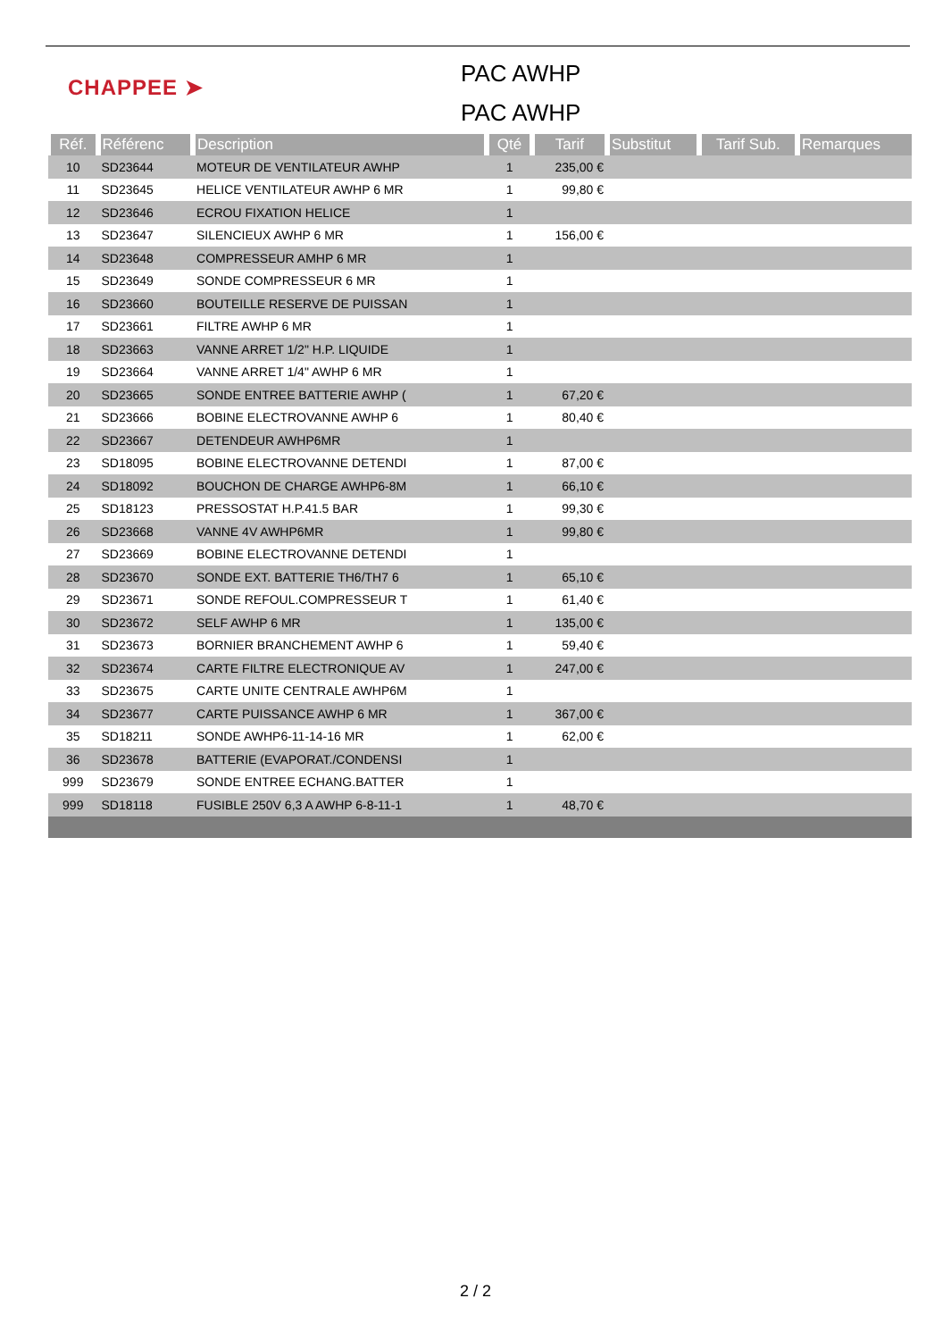CHAPPEE ➤
PAC AWHP
PAC AWHP
| Réf. | Référenc | Description | Qté | Tarif | Substitut | Tarif Sub. | Remarques |
| --- | --- | --- | --- | --- | --- | --- | --- |
| 10 | SD23644 | MOTEUR DE VENTILATEUR AWHP | 1 | 235,00 € | | | |
| 11 | SD23645 | HELICE VENTILATEUR AWHP 6 MR | 1 | 99,80 € | | | |
| 12 | SD23646 | ECROU FIXATION HELICE | 1 | | | | |
| 13 | SD23647 | SILENCIEUX AWHP 6 MR | 1 | 156,00 € | | | |
| 14 | SD23648 | COMPRESSEUR AMHP 6 MR | 1 | | | | |
| 15 | SD23649 | SONDE COMPRESSEUR 6 MR | 1 | | | | |
| 16 | SD23660 | BOUTEILLE RESERVE DE PUISSAN | 1 | | | | |
| 17 | SD23661 | FILTRE AWHP 6 MR | 1 | | | | |
| 18 | SD23663 | VANNE ARRET 1/2" H.P. LIQUIDE | 1 | | | | |
| 19 | SD23664 | VANNE ARRET 1/4" AWHP 6 MR | 1 | | | | |
| 20 | SD23665 | SONDE ENTREE BATTERIE AWHP ( | 1 | 67,20 € | | | |
| 21 | SD23666 | BOBINE ELECTROVANNE AWHP 6 | 1 | 80,40 € | | | |
| 22 | SD23667 | DETENDEUR AWHP6MR | 1 | | | | |
| 23 | SD18095 | BOBINE ELECTROVANNE DETENDI | 1 | 87,00 € | | | |
| 24 | SD18092 | BOUCHON DE CHARGE AWHP6-8M | 1 | 66,10 € | | | |
| 25 | SD18123 | PRESSOSTAT H.P.41.5 BAR | 1 | 99,30 € | | | |
| 26 | SD23668 | VANNE 4V AWHP6MR | 1 | 99,80 € | | | |
| 27 | SD23669 | BOBINE ELECTROVANNE DETENDI | 1 | | | | |
| 28 | SD23670 | SONDE EXT. BATTERIE TH6/TH7 6 | 1 | 65,10 € | | | |
| 29 | SD23671 | SONDE REFOUL.COMPRESSEUR T | 1 | 61,40 € | | | |
| 30 | SD23672 | SELF AWHP 6 MR | 1 | 135,00 € | | | |
| 31 | SD23673 | BORNIER BRANCHEMENT AWHP 6 | 1 | 59,40 € | | | |
| 32 | SD23674 | CARTE FILTRE ELECTRONIQUE AV | 1 | 247,00 € | | | |
| 33 | SD23675 | CARTE UNITE CENTRALE AWHP6M | 1 | | | | |
| 34 | SD23677 | CARTE PUISSANCE AWHP 6 MR | 1 | 367,00 € | | | |
| 35 | SD18211 | SONDE AWHP6-11-14-16 MR | 1 | 62,00 € | | | |
| 36 | SD23678 | BATTERIE (EVAPORAT./CONDENSI | 1 | | | | |
| 999 | SD23679 | SONDE ENTREE ECHANG.BATTER | 1 | | | | |
| 999 | SD18118 | FUSIBLE 250V 6,3 A AWHP 6-8-11-1 | 1 | 48,70 € | | | |
2 / 2